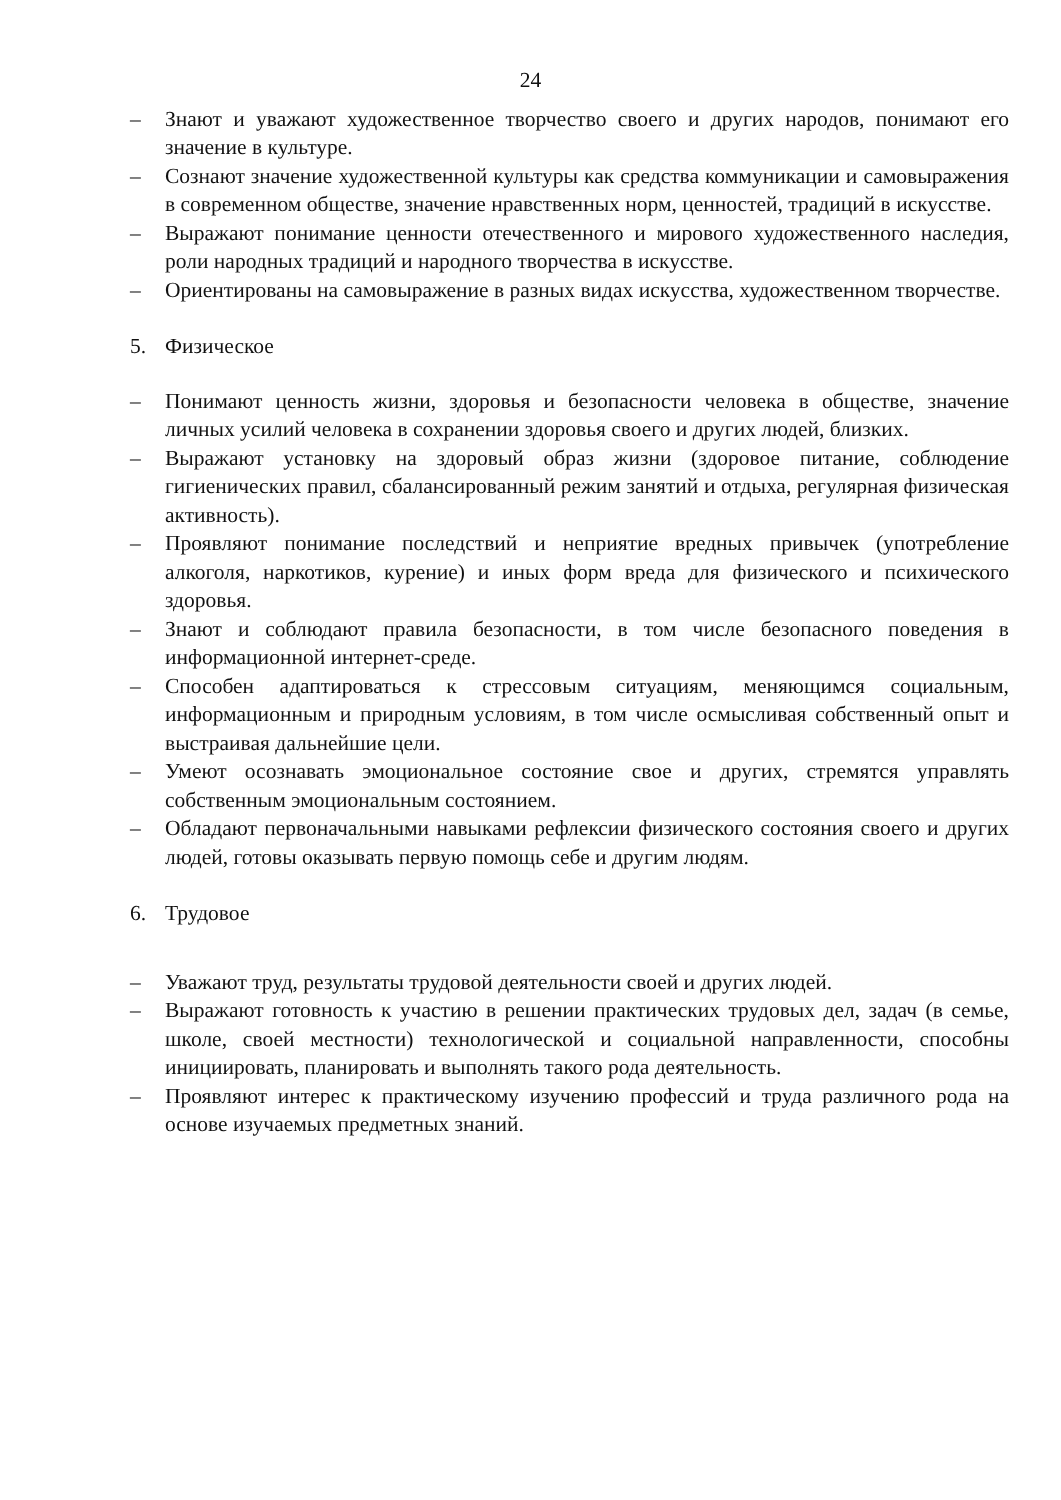24
– Знают и уважают художественное творчество своего и других народов, понимают его значение в культуре.
– Сознают значение художественной культуры как средства коммуникации и самовыражения в современном обществе, значение нравственных норм, ценностей, традиций в искусстве.
– Выражают понимание ценности отечественного и мирового художественного наследия, роли народных традиций и народного творчества в искусстве.
– Ориентированы на самовыражение в разных видах искусства, художественном творчестве.
5. Физическое
– Понимают ценность жизни, здоровья и безопасности человека в обществе, значение личных усилий человека в сохранении здоровья своего и других людей, близких.
– Выражают установку на здоровый образ жизни (здоровое питание, соблюдение гигиенических правил, сбалансированный режим занятий и отдыха, регулярная физическая активность).
– Проявляют понимание последствий и неприятие вредных привычек (употребление алкоголя, наркотиков, курение) и иных форм вреда для физического и психического здоровья.
– Знают и соблюдают правила безопасности, в том числе безопасного поведения в информационной интернет-среде.
– Способен адаптироваться к стрессовым ситуациям, меняющимся социальным, информационным и природным условиям, в том числе осмысливая собственный опыт и выстраивая дальнейшие цели.
– Умеют осознавать эмоциональное состояние свое и других, стремятся управлять собственным эмоциональным состоянием.
– Обладают первоначальными навыками рефлексии физического состояния своего и других людей, готовы оказывать первую помощь себе и другим людям.
6. Трудовое
– Уважают труд, результаты трудовой деятельности своей и других людей.
– Выражают готовность к участию в решении практических трудовых дел, задач (в семье, школе, своей местности) технологической и социальной направленности, способны инициировать, планировать и выполнять такого рода деятельность.
– Проявляют интерес к практическому изучению профессий и труда различного рода на основе изучаемых предметных знаний.